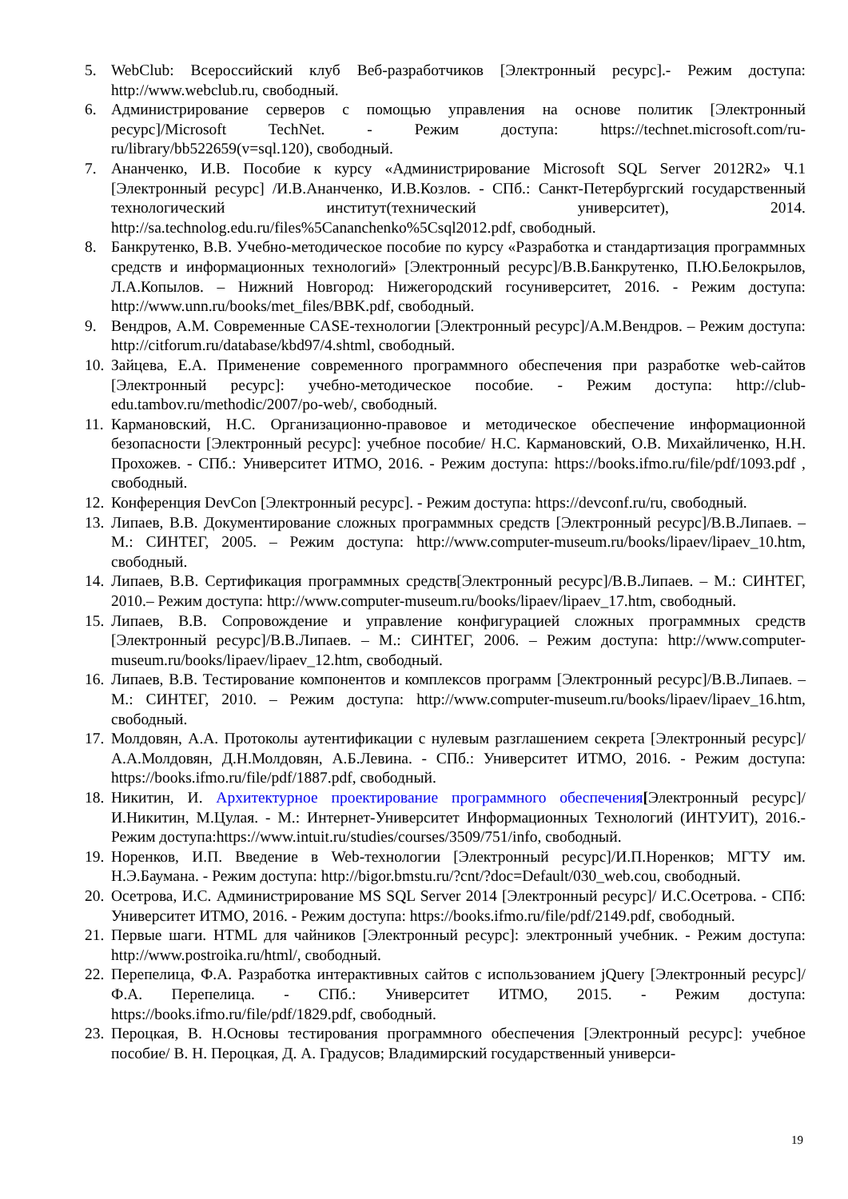5. WebClub: Всероссийский клуб Веб-разработчиков [Электронный ресурс].- Режим доступа: http://www.webclub.ru, свободный.
6. Администрирование серверов с помощью управления на основе политик [Электронный ресурс]/Microsoft TechNet. - Режим доступа: https://technet.microsoft.com/ru-ru/library/bb522659(v=sql.120), свободный.
7. Ананченко, И.В. Пособие к курсу «Администрирование Microsoft SQL Server 2012R2» Ч.1 [Электронный ресурс] /И.В.Ананченко, И.В.Козлов. - СПб.: Санкт-Петербургский государственный технологический институт(технический университет), 2014. http://sa.technolog.edu.ru/files%5Cananchenko%5Csql2012.pdf, свободный.
8. Банкрутенко, В.В. Учебно-методическое пособие по курсу «Разработка и стандартизация программных средств и информационных технологий» [Электронный ресурс]/В.В.Банкрутенко, П.Ю.Белокрылов, Л.А.Копылов. – Нижний Новгород: Нижегородский госуниверситет, 2016. - Режим доступа: http://www.unn.ru/books/met_files/BBK.pdf, свободный.
9. Вендров, А.М. Современные CASE-технологии [Электронный ресурс]/А.М.Вендров. – Режим доступа: http://citforum.ru/database/kbd97/4.shtml, свободный.
10. Зайцева, Е.А. Применение современного программного обеспечения при разработке web-сайтов [Электронный ресурс]: учебно-методическое пособие. - Режим доступа: http://club-edu.tambov.ru/methodic/2007/po-web/, свободный.
11. Кармановский, Н.С. Организационно-правовое и методическое обеспечение информационной безопасности [Электронный ресурс]: учебное пособие/ Н.С. Кармановский, О.В. Михайличенко, Н.Н. Прохожев. - СПб.: Университет ИТМО, 2016. - Режим доступа: https://books.ifmo.ru/file/pdf/1093.pdf , свободный.
12. Конференция DevCon [Электронный ресурс]. - Режим доступа: https://devconf.ru/ru, свободный.
13. Липаев, В.В. Документирование сложных программных средств [Электронный ресурс]/В.В.Липаев. – М.: СИНТЕГ, 2005. – Режим доступа: http://www.computer-museum.ru/books/lipaev/lipaev_10.htm, свободный.
14. Липаев, В.В. Сертификация программных средств[Электронный ресурс]/В.В.Липаев. – М.: СИНТЕГ, 2010.– Режим доступа: http://www.computer-museum.ru/books/lipaev/lipaev_17.htm, свободный.
15. Липаев, В.В. Сопровождение и управление конфигурацией сложных программных средств [Электронный ресурс]/В.В.Липаев. – М.: СИНТЕГ, 2006. – Режим доступа: http://www.computer-museum.ru/books/lipaev/lipaev_12.htm, свободный.
16. Липаев, В.В. Тестирование компонентов и комплексов программ [Электронный ресурс]/В.В.Липаев. – М.: СИНТЕГ, 2010. – Режим доступа: http://www.computer-museum.ru/books/lipaev/lipaev_16.htm, свободный.
17. Молдовян, А.А. Протоколы аутентификации с нулевым разглашением секрета [Электронный ресурс]/А.А.Молдовян, Д.Н.Молдовян, А.Б.Левина. - СПб.: Университет ИТМО, 2016. - Режим доступа: https://books.ifmo.ru/file/pdf/1887.pdf, свободный.
18. Никитин, И. Архитектурное проектирование программного обеспечения[Электронный ресурс]/И.Никитин, М.Цулая. - М.: Интернет-Университет Информационных Технологий (ИНТУИТ), 2016.- Режим доступа:https://www.intuit.ru/studies/courses/3509/751/info, свободный.
19. Норенков, И.П. Введение в Web-технологии [Электронный ресурс]/И.П.Норенков; МГТУ им. Н.Э.Баумана. - Режим доступа: http://bigor.bmstu.ru/?cnt/?doc=Default/030_web.cou, свободный.
20. Осетрова, И.С. Администрирование MS SQL Server 2014 [Электронный ресурс]/ И.С.Осетрова. - СПб: Университет ИТМО, 2016. - Режим доступа: https://books.ifmo.ru/file/pdf/2149.pdf, свободный.
21. Первые шаги. HTML для чайников [Электронный ресурс]: электронный учебник. - Режим доступа: http://www.postroika.ru/html/, свободный.
22. Перепелица, Ф.А. Разработка интерактивных сайтов с использованием jQuery [Электронный ресурс]/ Ф.А. Перепелица. - СПб.: Университет ИТМО, 2015. - Режим доступа: https://books.ifmo.ru/file/pdf/1829.pdf, свободный.
23. Пероцкая, В. Н.Основы тестирования программного обеспечения [Электронный ресурс]: учебное пособие/ В. Н. Пероцкая, Д. А. Градусов; Владимирский государственный универси-
19